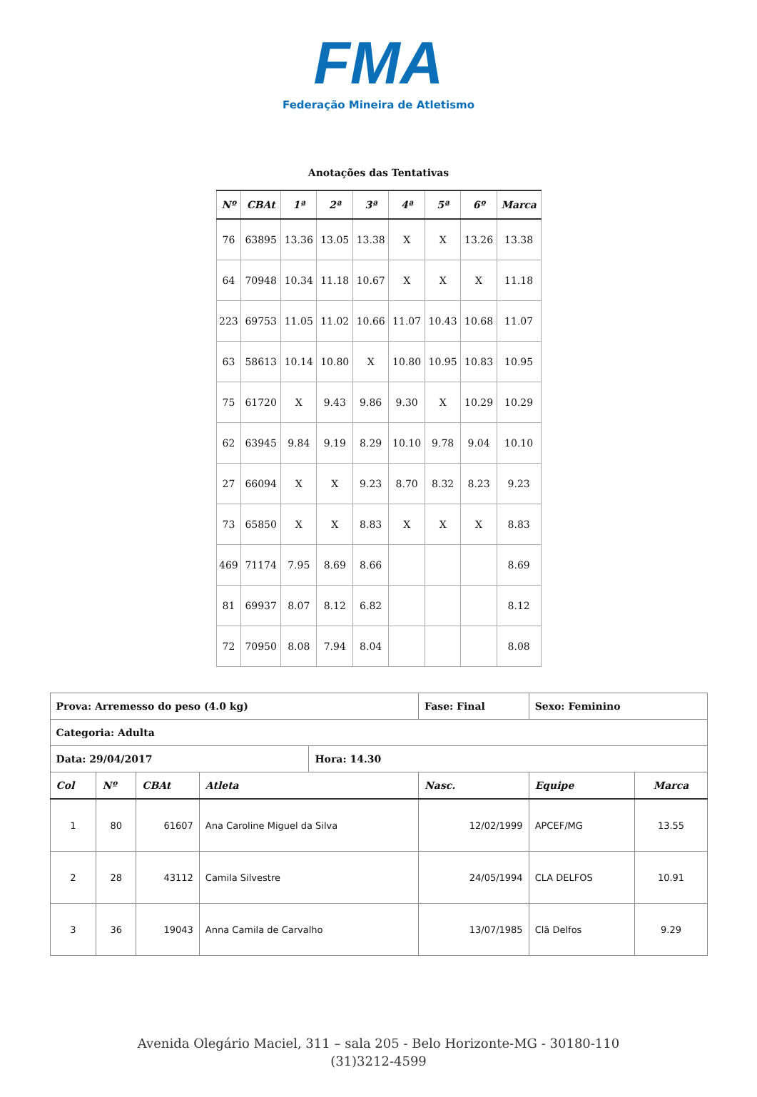FMA
Federação Mineira de Atletismo
Anotações das Tentativas
| Nº | CBAt | 1ª | 2ª | 3ª | 4ª | 5ª | 6º | Marca |
| --- | --- | --- | --- | --- | --- | --- | --- | --- |
| 76 | 63895 | 13.36 | 13.05 | 13.38 | X | X | 13.26 | 13.38 |
| 64 | 70948 | 10.34 | 11.18 | 10.67 | X | X | X | 11.18 |
| 223 | 69753 | 11.05 | 11.02 | 10.66 | 11.07 | 10.43 | 10.68 | 11.07 |
| 63 | 58613 | 10.14 | 10.80 | X | 10.80 | 10.95 | 10.83 | 10.95 |
| 75 | 61720 | X | 9.43 | 9.86 | 9.30 | X | 10.29 | 10.29 |
| 62 | 63945 | 9.84 | 9.19 | 8.29 | 10.10 | 9.78 | 9.04 | 10.10 |
| 27 | 66094 | X | X | 9.23 | 8.70 | 8.32 | 8.23 | 9.23 |
| 73 | 65850 | X | X | 8.83 | X | X | X | 8.83 |
| 469 | 71174 | 7.95 | 8.69 | 8.66 | | | | 8.69 |
| 81 | 69937 | 8.07 | 8.12 | 6.82 | | | | 8.12 |
| 72 | 70950 | 8.08 | 7.94 | 8.04 | | | | 8.08 |
| Prova: Arremesso do peso (4.0 kg) | | | | | Fase: Final | Sexo: Feminino | |
| Categoria: Adulta | | | | | | | |
| Data: 29/04/2017 | | | | Hora: 14.30 | | | |
| Col | Nº | CBAt | Atleta | | Nasc. | Equipe | Marca |
| 1 | 80 | 61607 | Ana Caroline Miguel da Silva | | 12/02/1999 | APCEF/MG | 13.55 |
| 2 | 28 | 43112 | Camila Silvestre | | 24/05/1994 | CLA DELFOS | 10.91 |
| 3 | 36 | 19043 | Anna Camila de Carvalho | | 13/07/1985 | Clã Delfos | 9.29 |
Avenida Olegário Maciel, 311 – sala 205 - Belo Horizonte-MG - 30180-110
(31)3212-4599